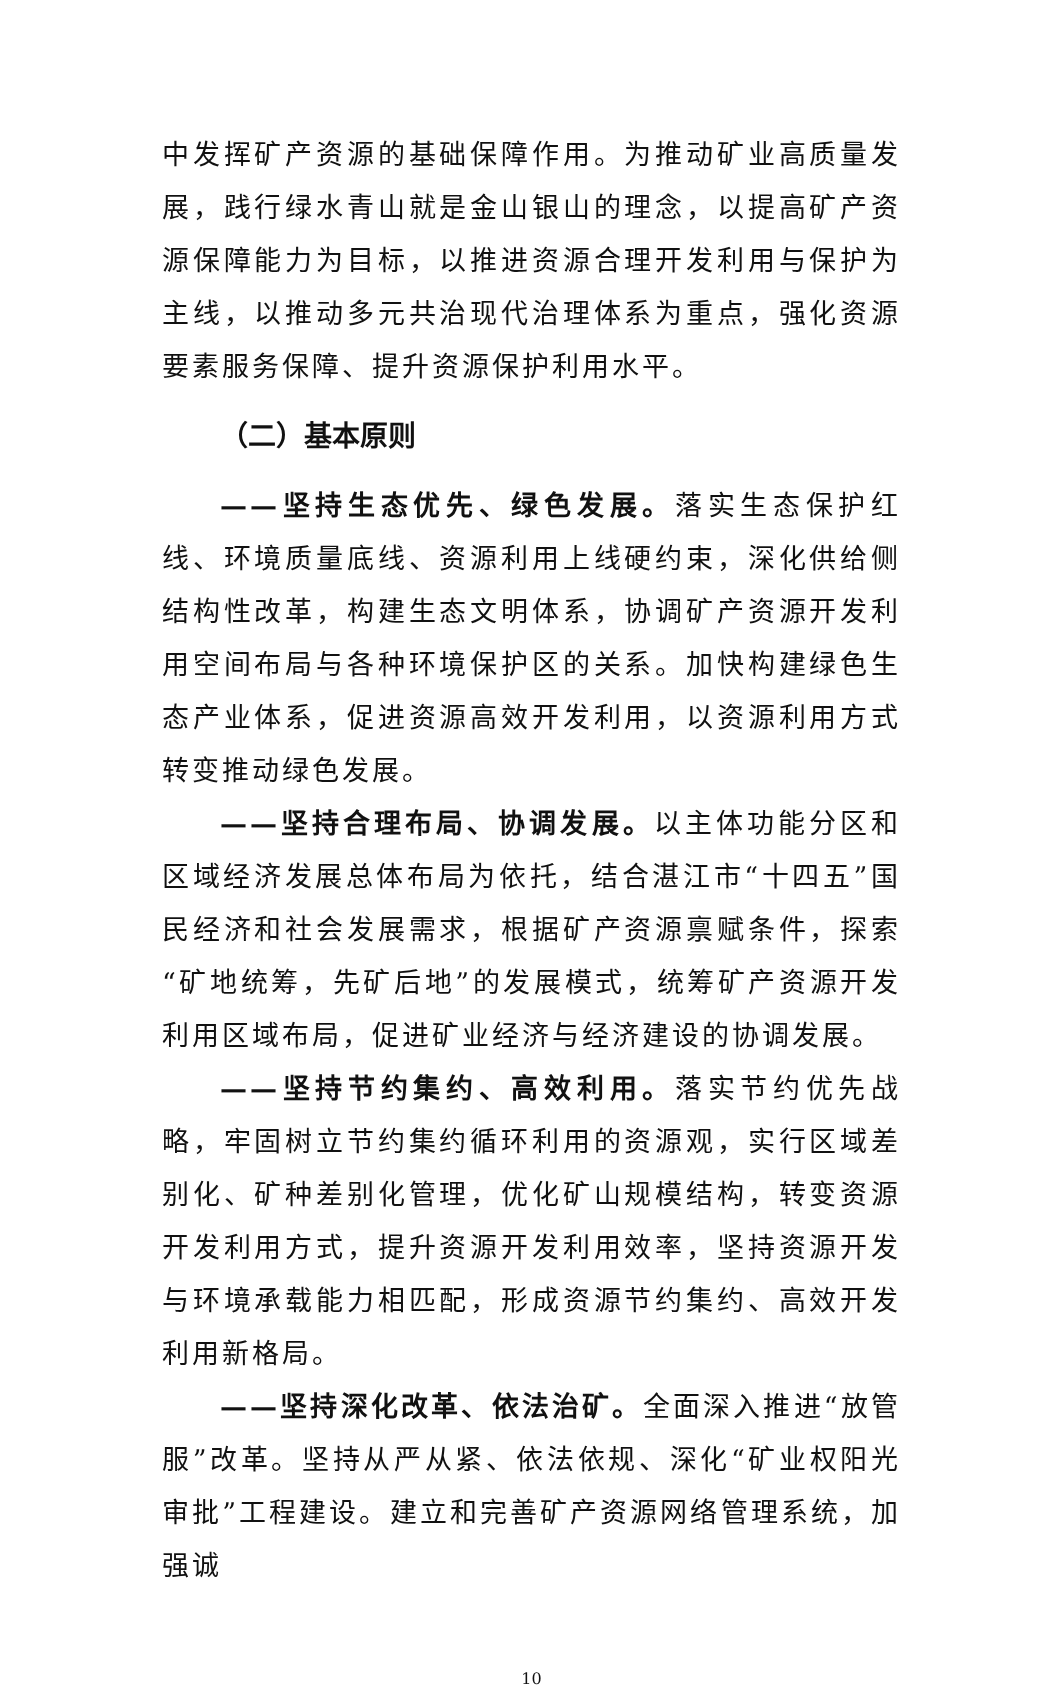中发挥矿产资源的基础保障作用。为推动矿业高质量发展，践行绿水青山就是金山银山的理念，以提高矿产资源保障能力为目标，以推进资源合理开发利用与保护为主线，以推动多元共治现代治理体系为重点，强化资源要素服务保障、提升资源保护利用水平。
（二）基本原则
——坚持生态优先、绿色发展。落实生态保护红线、环境质量底线、资源利用上线硬约束，深化供给侧结构性改革，构建生态文明体系，协调矿产资源开发利用空间布局与各种环境保护区的关系。加快构建绿色生态产业体系，促进资源高效开发利用，以资源利用方式转变推动绿色发展。
——坚持合理布局、协调发展。以主体功能分区和区域经济发展总体布局为依托，结合湛江市“十四五”国民经济和社会发展需求，根据矿产资源禀赋条件，探索“矿地统筹，先矿后地”的发展模式，统筹矿产资源开发利用区域布局，促进矿业经济与经济建设的协调发展。
——坚持节约集约、高效利用。落实节约优先战略，牢固树立节约集约循环利用的资源观，实行区域差别化、矿种差别化管理，优化矿山规模结构，转变资源开发利用方式，提升资源开发利用效率，坚持资源开发与环境承载能力相匹配，形成资源节约集约、高效开发利用新格局。
——坚持深化改革、依法治矿。全面深入推进“放管服”改革。坚持从严从紧、依法依规、深化“矿业权阳光审批”工程建设。建立和完善矿产资源网络管理系统，加强诚
10